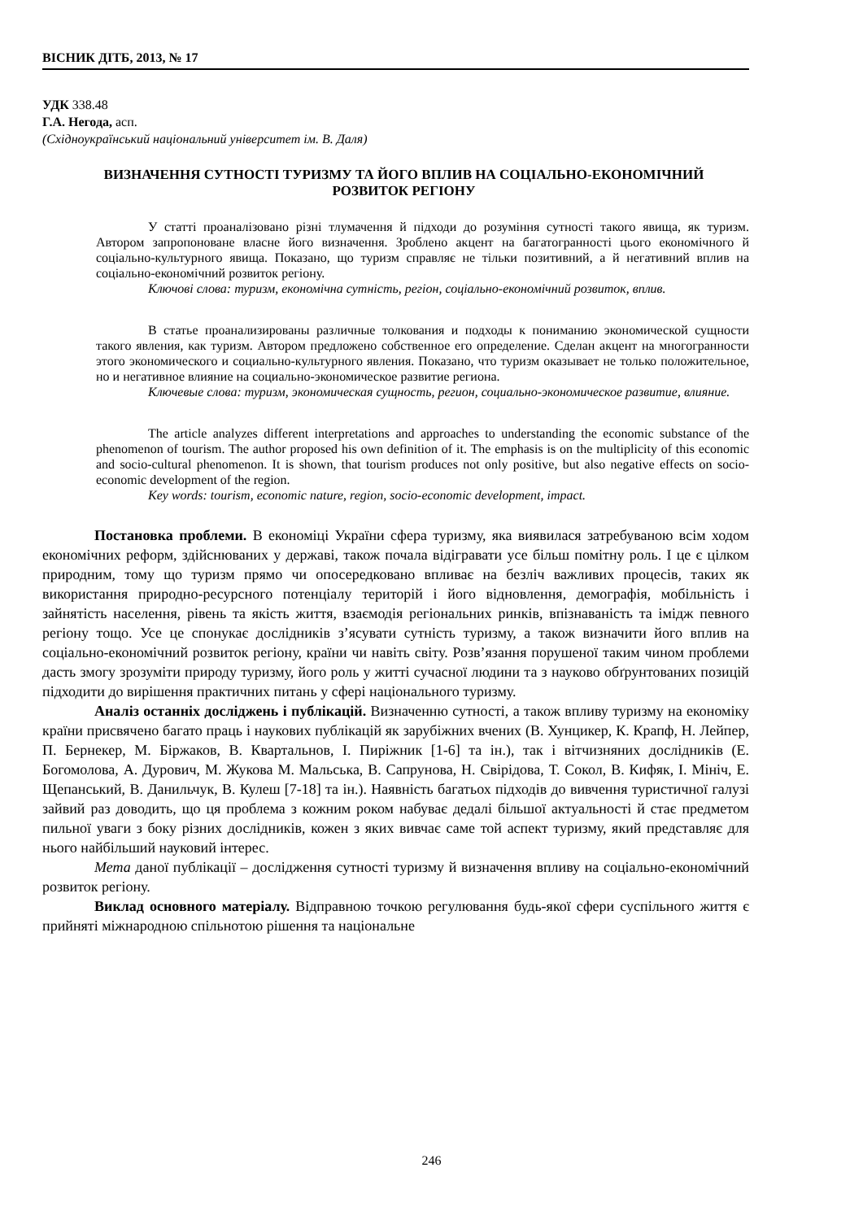ВІСНИК ДІТБ, 2013, № 17
УДК 338.48
Г.А. Негода, асп.
(Східноукраїнський національний університет ім. В. Даля)
ВИЗНАЧЕННЯ СУТНОСТІ ТУРИЗМУ ТА ЙОГО ВПЛИВ НА СОЦІАЛЬНО-ЕКОНОМІЧНИЙ РОЗВИТОК РЕГІОНУ
У статті проаналізовано різні тлумачення й підходи до розуміння сутності такого явища, як туризм. Автором запропоноване власне його визначення. Зроблено акцент на багатогранності цього економічного й соціально-культурного явища. Показано, що туризм справляє не тільки позитивний, а й негативний вплив на соціально-економічний розвиток регіону.
Ключові слова: туризм, економічна сутність, регіон, соціально-економічний розвиток, вплив.
В статье проанализированы различные толкования и подходы к пониманию экономической сущности такого явления, как туризм. Автором предложено собственное его определение. Сделан акцент на многогранности этого экономического и социально-культурного явления. Показано, что туризм оказывает не только положительное, но и негативное влияние на социально-экономическое развитие региона.
Ключевые слова: туризм, экономическая сущность, регион, социально-экономическое развитие, влияние.
The article analyzes different interpretations and approaches to understanding the economic substance of the phenomenon of tourism. The author proposed his own definition of it. The emphasis is on the multiplicity of this economic and socio-cultural phenomenon. It is shown, that tourism produces not only positive, but also negative effects on socio-economic development of the region.
Key words: tourism, economic nature, region, socio-economic development, impact.
Постановка проблеми. В економіці України сфера туризму, яка виявилася затребуваною всім ходом економічних реформ, здійснюваних у державі, також почала відігравати усе більш помітну роль. І це є цілком природним, тому що туризм прямо чи опосередковано впливає на безліч важливих процесів, таких як використання природно-ресурсного потенціалу територій і його відновлення, демографія, мобільність і зайнятість населення, рівень та якість життя, взаємодія регіональних ринків, впізнаваність та імідж певного регіону тощо. Усе це спонукає дослідників з’ясувати сутність туризму, а також визначити його вплив на соціально-економічний розвиток регіону, країни чи навіть світу. Розв’язання порушеної таким чином проблеми дасть змогу зрозуміти природу туризму, його роль у житті сучасної людини та з науково обґрунтованих позицій підходити до вирішення практичних питань у сфері національного туризму.
Аналіз останніх досліджень і публікацій. Визначенню сутності, а також впливу туризму на економіку країни присвячено багато праць і наукових публікацій як зарубіжних вчених (В. Хунцикер, К. Крапф, Н. Лейпер, П. Бернекер, М. Біржаков, В. Квартальнов, І. Пиріжник [1-6] та ін.), так і вітчизняних дослідників (Е. Богомолова, А. Дурович, М. Жукова М. Мальська, В. Сапрунова, Н. Свірідова, Т. Сокол, В. Кифяк, І. Мініч, Е. Щепанський, В. Данильчук, В. Кулеш [7-18] та ін.). Наявність багатьох підходів до вивчення туристичної галузі зайвий раз доводить, що ця проблема з кожним роком набуває дедалі більшої актуальності й стає предметом пильної уваги з боку різних дослідників, кожен з яких вивчає саме той аспект туризму, який представляє для нього найбільший науковий інтерес.
Мета даної публікації – дослідження сутності туризму й визначення впливу на соціально-економічний розвиток регіону.
Виклад основного матеріалу. Відправною точкою регулювання будь-якої сфери суспільного життя є прийняті міжнародною спільнотою рішення та національне
246